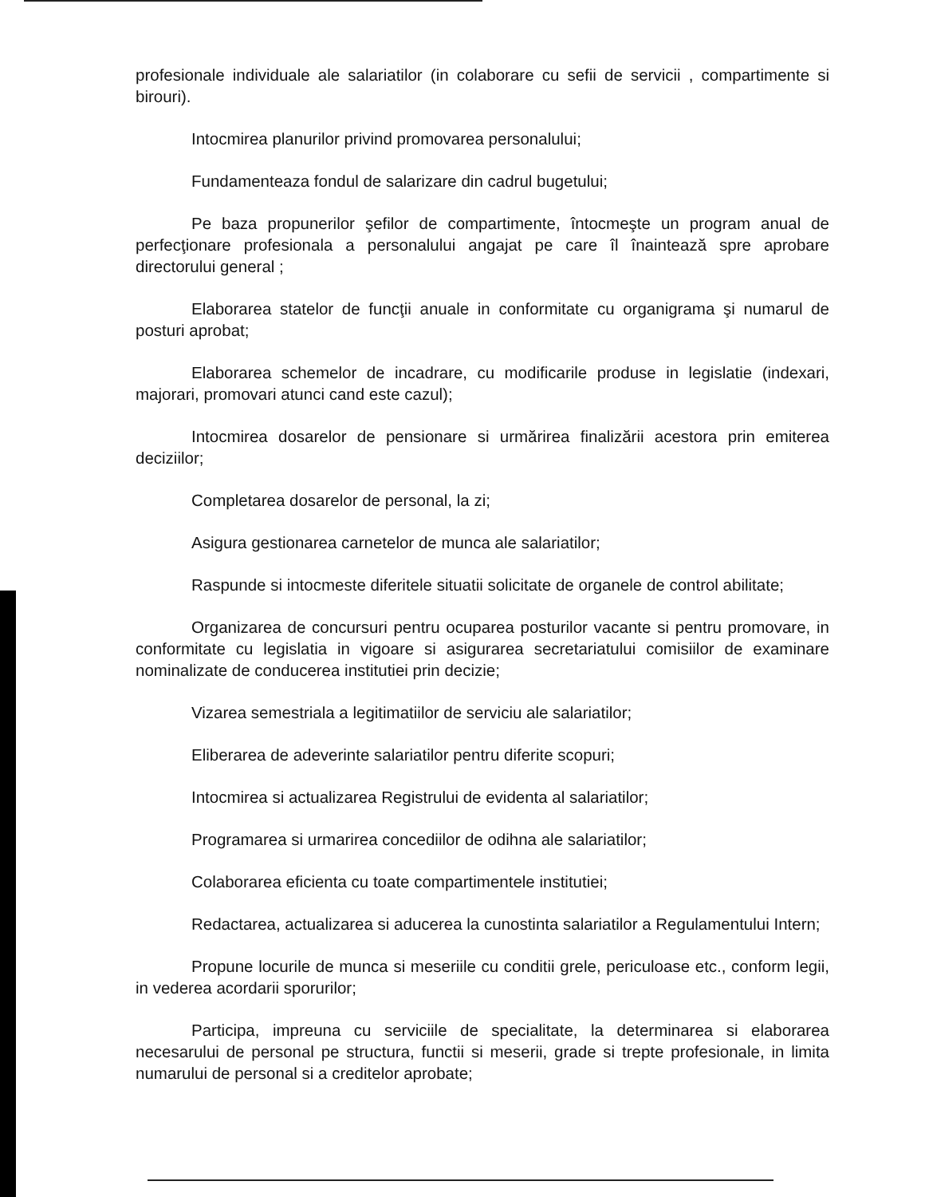profesionale individuale ale salariatilor (in colaborare cu sefii de servicii , compartimente si birouri).
Intocmirea planurilor privind promovarea personalului;
Fundamenteaza fondul de salarizare din cadrul bugetului;
Pe baza propunerilor şefilor de compartimente, întocmeşte un program anual de perfecţionare profesionala a personalului angajat pe care îl înaintează spre aprobare directorului general ;
Elaborarea statelor de funcţii anuale in conformitate cu organigrama şi numarul de posturi aprobat;
Elaborarea schemelor de incadrare, cu modificarile produse in legislatie (indexari, majorari, promovari atunci cand este cazul);
Intocmirea dosarelor de pensionare si urmărirea finalizării acestora prin emiterea deciziilor;
Completarea dosarelor de personal, la zi;
Asigura gestionarea carnetelor de munca ale salariatilor;
Raspunde si intocmeste diferitele situatii solicitate de organele de control abilitate;
Organizarea de concursuri pentru ocuparea posturilor vacante si pentru promovare, in conformitate cu legislatia in vigoare si asigurarea secretariatului comisiilor de examinare nominalizate de conducerea institutiei prin decizie;
Vizarea semestriala a legitimatiilor de serviciu ale salariatilor;
Eliberarea de adeverinte salariatilor pentru diferite scopuri;
Intocmirea si actualizarea Registrului de evidenta al salariatilor;
Programarea si urmarirea concediilor de odihna ale salariatilor;
Colaborarea eficienta cu toate compartimentele institutiei;
Redactarea, actualizarea si aducerea la cunostinta salariatilor a Regulamentului Intern;
Propune locurile de munca si meseriile cu conditii grele, periculoase etc., conform legii, in vederea acordarii sporurilor;
Participa, impreuna cu serviciile de specialitate, la determinarea si elaborarea necesarului de personal pe structura, functii si meserii, grade si trepte profesionale, in limita numarului de personal si a creditelor aprobate;